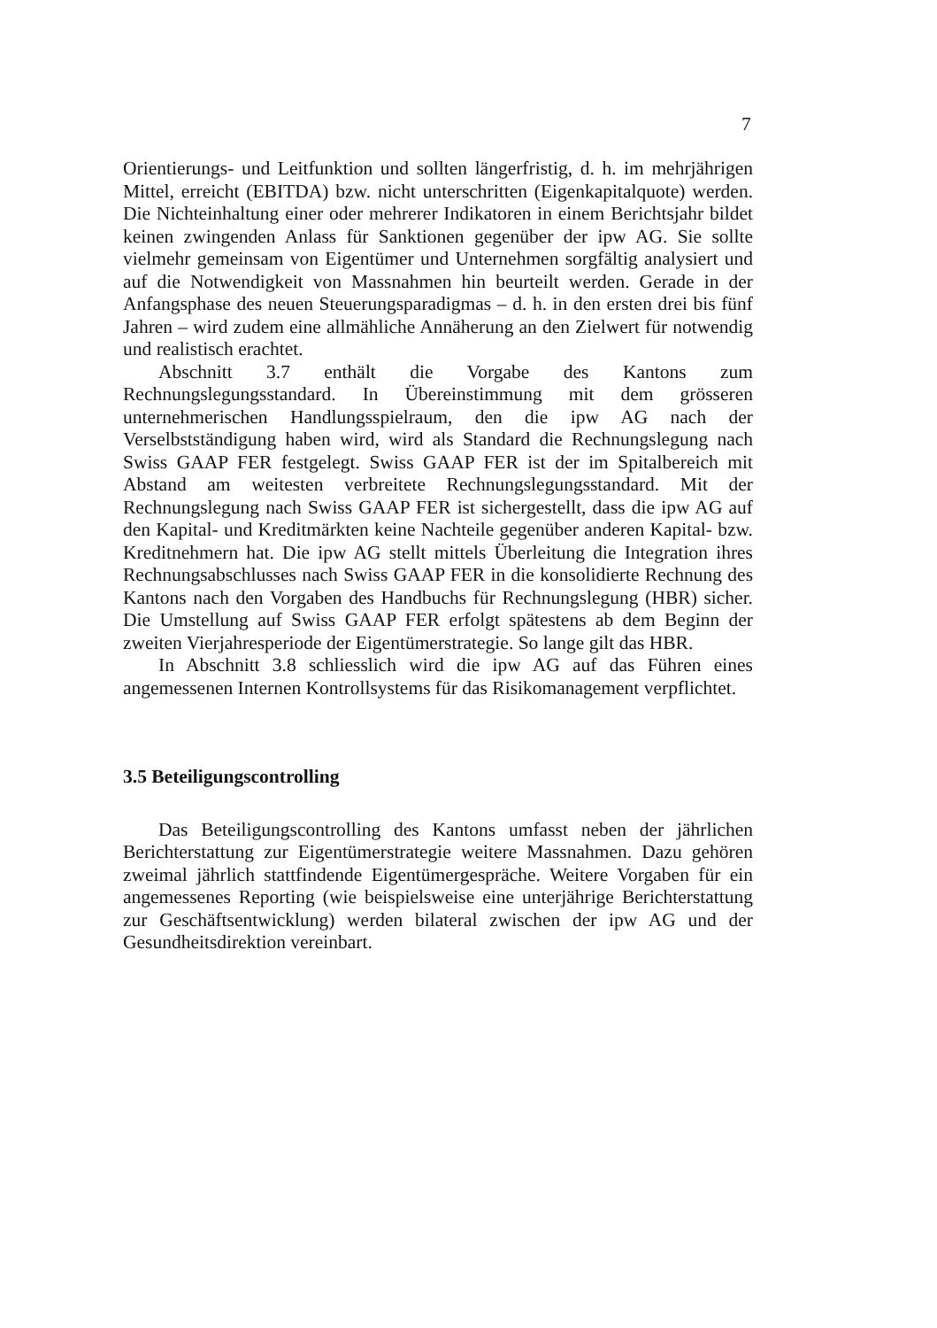7
Orientierungs- und Leitfunktion und sollten längerfristig, d. h. im mehrjährigen Mittel, erreicht (EBITDA) bzw. nicht unterschritten (Eigenkapitalquote) werden. Die Nichteinhaltung einer oder mehrerer Indikatoren in einem Berichtsjahr bildet keinen zwingenden Anlass für Sanktionen gegenüber der ipw AG. Sie sollte vielmehr gemeinsam von Eigentümer und Unternehmen sorgfältig analysiert und auf die Notwendigkeit von Massnahmen hin beurteilt werden. Gerade in der Anfangsphase des neuen Steuerungsparadigmas – d. h. in den ersten drei bis fünf Jahren – wird zudem eine allmähliche Annäherung an den Zielwert für notwendig und realistisch erachtet.
Abschnitt 3.7 enthält die Vorgabe des Kantons zum Rechnungslegungsstandard. In Übereinstimmung mit dem grösseren unternehmerischen Handlungsspielraum, den die ipw AG nach der Verselbstständigung haben wird, wird als Standard die Rechnungslegung nach Swiss GAAP FER festgelegt. Swiss GAAP FER ist der im Spitalbereich mit Abstand am weitesten verbreitete Rechnungslegungsstandard. Mit der Rechnungslegung nach Swiss GAAP FER ist sichergestellt, dass die ipw AG auf den Kapital- und Kreditmärkten keine Nachteile gegenüber anderen Kapital- bzw. Kreditnehmern hat. Die ipw AG stellt mittels Überleitung die Integration ihres Rechnungsabschlusses nach Swiss GAAP FER in die konsolidierte Rechnung des Kantons nach den Vorgaben des Handbuchs für Rechnungslegung (HBR) sicher. Die Umstellung auf Swiss GAAP FER erfolgt spätestens ab dem Beginn der zweiten Vierjahresperiode der Eigentümerstrategie. So lange gilt das HBR.
In Abschnitt 3.8 schliesslich wird die ipw AG auf das Führen eines angemessenen Internen Kontrollsystems für das Risikomanagement verpflichtet.
3.5 Beteiligungscontrolling
Das Beteiligungscontrolling des Kantons umfasst neben der jährlichen Berichterstattung zur Eigentümerstrategie weitere Massnahmen. Dazu gehören zweimal jährlich stattfindende Eigentümergespräche. Weitere Vorgaben für ein angemessenes Reporting (wie beispielsweise eine unterjährige Berichterstattung zur Geschäftsentwicklung) werden bilateral zwischen der ipw AG und der Gesundheitsdirektion vereinbart.